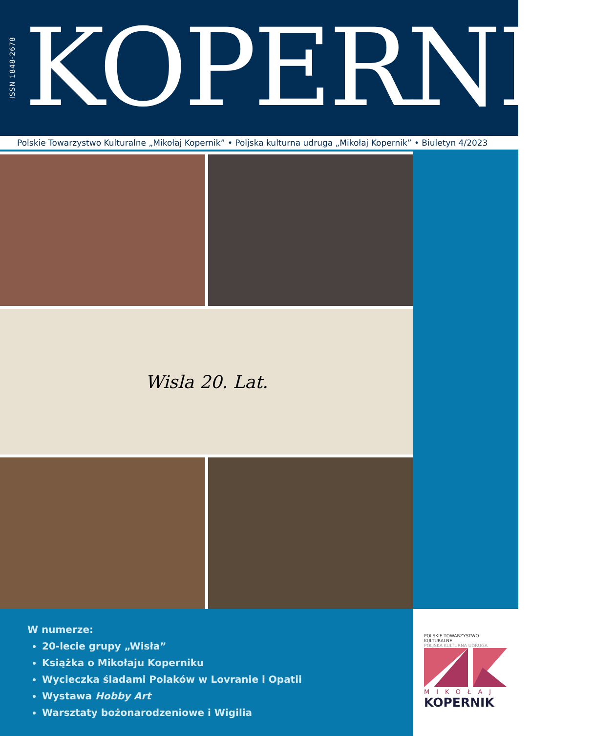ISSN 1848-2678
KOPERNIK
Polskie Towarzystwo Kulturalne „Mikołaj Kopernik” • Poljska kulturna udruga „Mikołaj Kopernik” • Biuletyn 4/2023
Wisla 20. Lat.
W numerze:
20-lecie grupy „Wisła”
Książka o Mikołaju Koperniku
Wycieczka śladami Polaków w Lovranie i Opatii
Wystawa Hobby Art
Warsztaty bożonarodzeniowe i Wigilia
POLSKIE TOWARZYSTWO KULTURALNE
POLJSKA KULTURNA UDRUGA
MIKOŁAJ
KOPERNIK